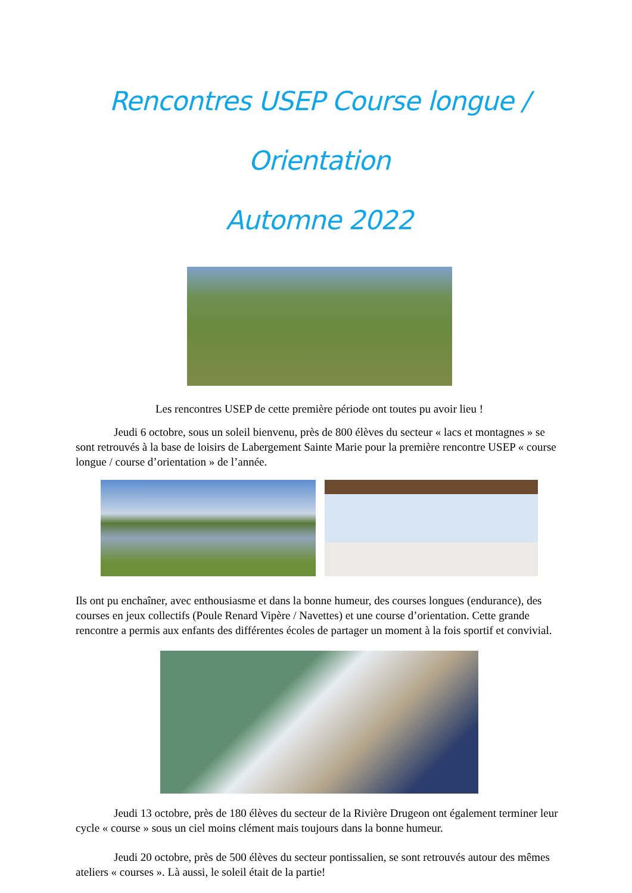Rencontres USEP Course longue / Orientation
Automne 2022
Les rencontres USEP de cette première période ont toutes pu avoir lieu !
Jeudi 6 octobre, sous un soleil bienvenu, près de 800 élèves du secteur « lacs et montagnes » se sont retrouvés à la base de loisirs de Labergement Sainte Marie pour la première rencontre USEP « course longue / course d’orientation » de l’année.
Ils ont pu enchaîner, avec enthousiasme et dans la bonne humeur, des courses longues (endurance), des courses en jeux collectifs (Poule Renard Vipère / Navettes) et une course d’orientation. Cette grande rencontre a permis aux enfants des différentes écoles de partager un moment à la fois sportif et convivial.
Jeudi 13 octobre, près de 180 élèves du secteur de la Rivière Drugeon ont également terminer leur cycle « course » sous un ciel moins clément mais toujours dans la bonne humeur.
Jeudi 20 octobre, près de 500 élèves du secteur pontissalien, se sont retrouvés autour des mêmes ateliers « courses ». Là aussi, le soleil était de la partie!